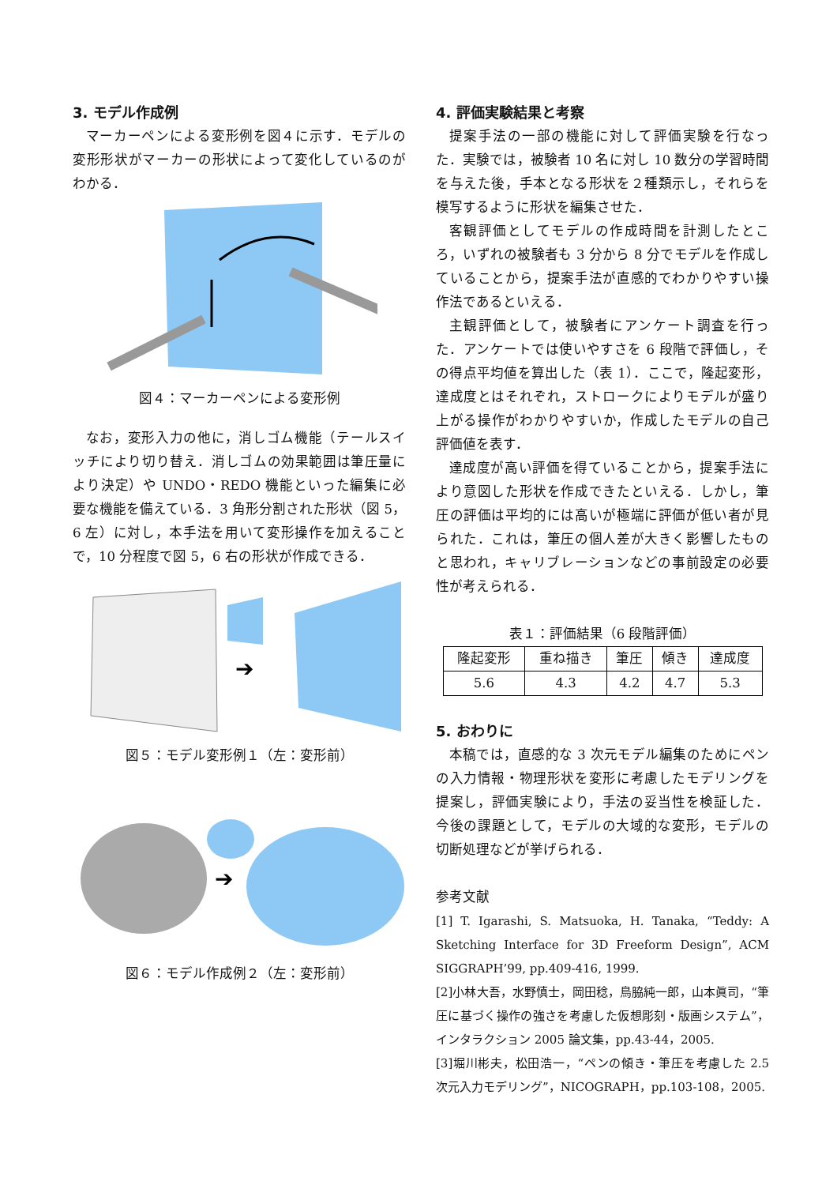3. モデル作成例
マーカーペンによる変形例を図４に示す．モデルの変形形状がマーカーの形状によって変化しているのがわかる．
図４：マーカーペンによる変形例
なお，変形入力の他に，消しゴム機能（テールスイッチにより切り替え．消しゴムの効果範囲は筆圧量により決定）や UNDO・REDO 機能といった編集に必要な機能を備えている．3 角形分割された形状（図 5，6 左）に対し，本手法を用いて変形操作を加えることで，10 分程度で図 5，6 右の形状が作成できる．
➔
図５：モデル変形例１（左：変形前）
➔
図６：モデル作成例２（左：変形前）
4. 評価実験結果と考察
提案手法の一部の機能に対して評価実験を行なった．実験では，被験者 10 名に対し 10 数分の学習時間を与えた後，手本となる形状を２種類示し，それらを模写するように形状を編集させた．
客観評価としてモデルの作成時間を計測したところ，いずれの被験者も 3 分から 8 分でモデルを作成していることから，提案手法が直感的でわかりやすい操作法であるといえる．
主観評価として，被験者にアンケート調査を行った．アンケートでは使いやすさを 6 段階で評価し，その得点平均値を算出した（表 1）．ここで，隆起変形，達成度とはそれぞれ，ストロークによりモデルが盛り上がる操作がわかりやすいか，作成したモデルの自己評価値を表す．
達成度が高い評価を得ていることから，提案手法により意図した形状を作成できたといえる．しかし，筆圧の評価は平均的には高いが極端に評価が低い者が見られた．これは，筆圧の個人差が大きく影響したものと思われ，キャリブレーションなどの事前設定の必要性が考えられる．
表１：評価結果（6 段階評価）
| 隆起変形 | 重ね描き | 筆圧 | 傾き | 達成度 |
| --- | --- | --- | --- | --- |
| 5.6 | 4.3 | 4.2 | 4.7 | 5.3 |
5. おわりに
本稿では，直感的な 3 次元モデル編集のためにペンの入力情報・物理形状を変形に考慮したモデリングを提案し，評価実験により，手法の妥当性を検証した．今後の課題として，モデルの大域的な変形，モデルの切断処理などが挙げられる．
参考文献
[1] T. Igarashi, S. Matsuoka, H. Tanaka, “Teddy: A Sketching Interface for 3D Freeform Design”, ACM SIGGRAPH’99, pp.409-416, 1999.
[2]小林大吾，水野慎士，岡田稔，鳥脇純一郎，山本眞司，“筆圧に基づく操作の強さを考慮した仮想彫刻・版画システム”，インタラクション 2005 論文集，pp.43-44，2005.
[3]堀川彬夫，松田浩一，“ペンの傾き・筆圧を考慮した 2.5 次元入力モデリング”，NICOGRAPH，pp.103-108，2005.